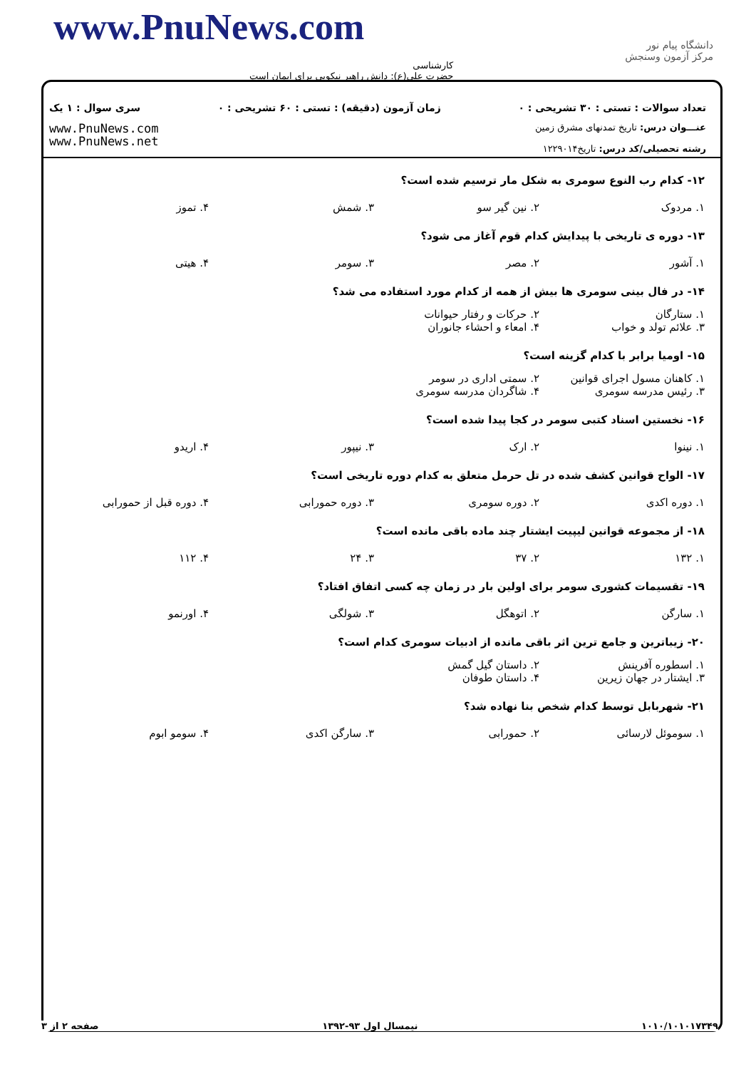دانشگاه پیام نور
مرکز آزمون وسنجش
www.PnuNews.com
کارشناسی
حضرت علی(ع): دانش راهبر نیکویی برای ایمان است
تعداد سوالات : تستی : ۳۰ تشریحی : ۰ زمان آزمون (دقیقه) : تستی : ۶۰ تشریحی : ۰ سری سوال : ۱ یک
عنـــوان درس: تاریخ تمدنهای مشرق زمین
رشته تحصیلی/کد درس: تاریخ۱۲۲۹۰۱۴
www.PnuNews.com
www.PnuNews.net
۱۲- کدام رب النوع سومری به شکل مار ترسیم شده است؟
۱. مردوک ۲. نین گیر سو ۳. شمش ۴. تموز
۱۳- دوره ی تاریخی با پیدایش کدام قوم آغاز می شود؟
۱. آشور ۲. مصر ۳. سومر ۴. هیتی
۱۴- در فال بینی سومری ها بیش از همه از کدام مورد استفاده می شد؟
۱. ستارگان ۲. حرکات و رفتار حیوانات ۳. علائم تولد و خواب ۴. امعاء و احشاء جانوران
۱۵- اومیا برابر با کدام گزینه است؟
۱. کاهنان مسول اجرای قوانین ۲. سمتی اداری در سومر ۳. رئیس مدرسه سومری ۴. شاگردان مدرسه سومری
۱۶- نخستین اسناد کتبی سومر در کجا پیدا شده است؟
۱. نینوا ۲. ارک ۳. نیپور ۴. اریدو
۱۷- الواح قوانین کشف شده در تل حرمل متعلق به کدام دوره تاریخی است؟
۱. دوره اکدی ۲. دوره سومری ۳. دوره حمورابی ۴. دوره قبل از حمورابی
۱۸- از مجموعه قوانین لیپیت ایشتار چند ماده باقی مانده است؟
۱. ۱۳۲ ۲. ۳۷ ۳. ۲۴ ۴. ۱۱۲
۱۹- تقسیمات کشوری سومر برای اولین بار در زمان چه کسی اتفاق افتاد؟
۱. سارگن ۲. اتوهگل ۳. شولگی ۴. اورنمو
۲۰- زیباترین و جامع ترین اثر باقی مانده از ادبیات سومری کدام است؟
۱. اسطوره آفرینش ۲. داستان گیل گمش ۳. ایشتار در جهان زیرین ۴. داستان طوفان
۲۱- شهربابل توسط کدام شخص بنا نهاده شد؟
۱. سوموئل لارسائی ۲. حمورابی ۳. سارگن اکدی ۴. سومو ابوم
۱۰۱۰/۱۰۱۰۱۷۳۴۹ نیمسال اول ۹۳-۱۳۹۲ صفحه ۲ از ۳